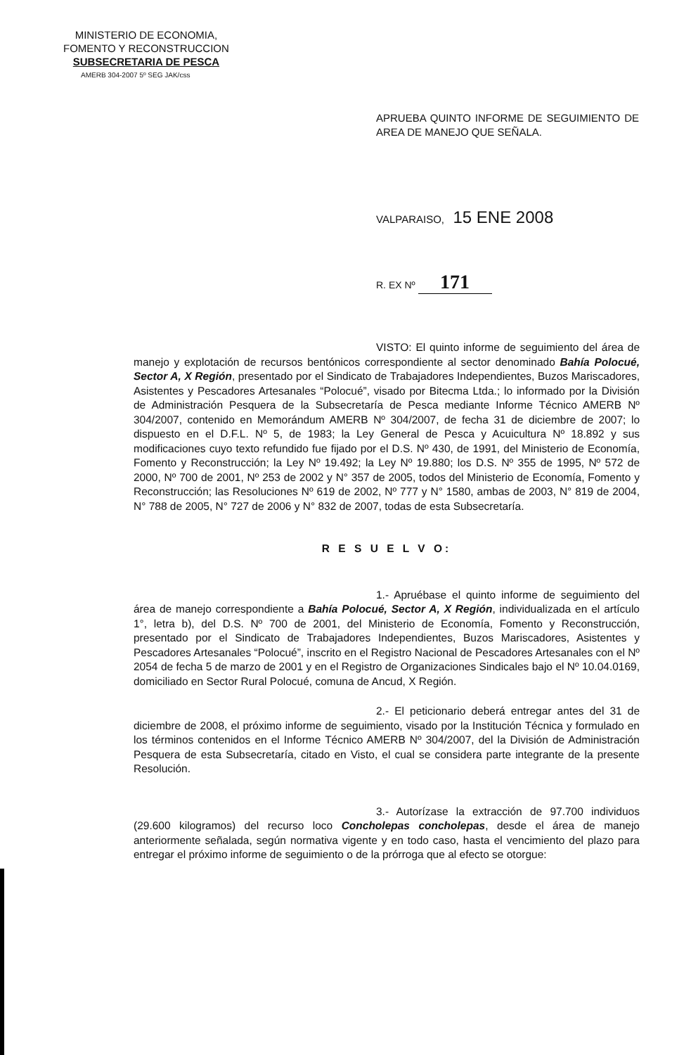MINISTERIO DE ECONOMIA,
FOMENTO Y RECONSTRUCCION
SUBSECRETARIA DE PESCA
AMERB 304-2007 5º SEG JAK/css
APRUEBA QUINTO INFORME DE SEGUIMIENTO DE AREA DE MANEJO QUE SEÑALA.
VALPARAISO, 15 ENE 2008
R. EX Nº 171
VISTO: El quinto informe de seguimiento del área de manejo y explotación de recursos bentónicos correspondiente al sector denominado Bahía Polocué, Sector A, X Región, presentado por el Sindicato de Trabajadores Independientes, Buzos Mariscadores, Asistentes y Pescadores Artesanales “Polocué”, visado por Bitecma Ltda.; lo informado por la División de Administración Pesquera de la Subsecretaría de Pesca mediante Informe Técnico AMERB Nº 304/2007, contenido en Memorándum AMERB Nº 304/2007, de fecha 31 de diciembre de 2007; lo dispuesto en el D.F.L. Nº 5, de 1983; la Ley General de Pesca y Acuicultura Nº 18.892 y sus modificaciones cuyo texto refundido fue fijado por el D.S. Nº 430, de 1991, del Ministerio de Economía, Fomento y Reconstrucción; la Ley Nº 19.492; la Ley Nº 19.880; los D.S. Nº 355 de 1995, Nº 572 de 2000, Nº 700 de 2001, Nº 253 de 2002 y N° 357 de 2005, todos del Ministerio de Economía, Fomento y Reconstrucción; las Resoluciones Nº 619 de 2002, Nº 777 y N° 1580, ambas de 2003, N° 819 de 2004, N° 788 de 2005, N° 727 de 2006 y N° 832 de 2007, todas de esta Subsecretaría.
R E S U E L V O:
1.- Apruébase el quinto informe de seguimiento del área de manejo correspondiente a Bahía Polocué, Sector A, X Región, individualizada en el artículo 1°, letra b), del D.S. Nº 700 de 2001, del Ministerio de Economía, Fomento y Reconstrucción, presentado por el Sindicato de Trabajadores Independientes, Buzos Mariscadores, Asistentes y Pescadores Artesanales “Polocué”, inscrito en el Registro Nacional de Pescadores Artesanales con el Nº 2054 de fecha 5 de marzo de 2001 y en el Registro de Organizaciones Sindicales bajo el Nº 10.04.0169, domiciliado en Sector Rural Polocué, comuna de Ancud, X Región.
2.- El peticionario deberá entregar antes del 31 de diciembre de 2008, el próximo informe de seguimiento, visado por la Institución Técnica y formulado en los términos contenidos en el Informe Técnico AMERB Nº 304/2007, del la División de Administración Pesquera de esta Subsecretaría, citado en Visto, el cual se considera parte integrante de la presente Resolución.
3.- Autorízase la extracción de 97.700 individuos (29.600 kilogramos) del recurso loco Concholepas concholepas, desde el área de manejo anteriormente señalada, según normativa vigente y en todo caso, hasta el vencimiento del plazo para entregar el próximo informe de seguimiento o de la prórroga que al efecto se otorgue: